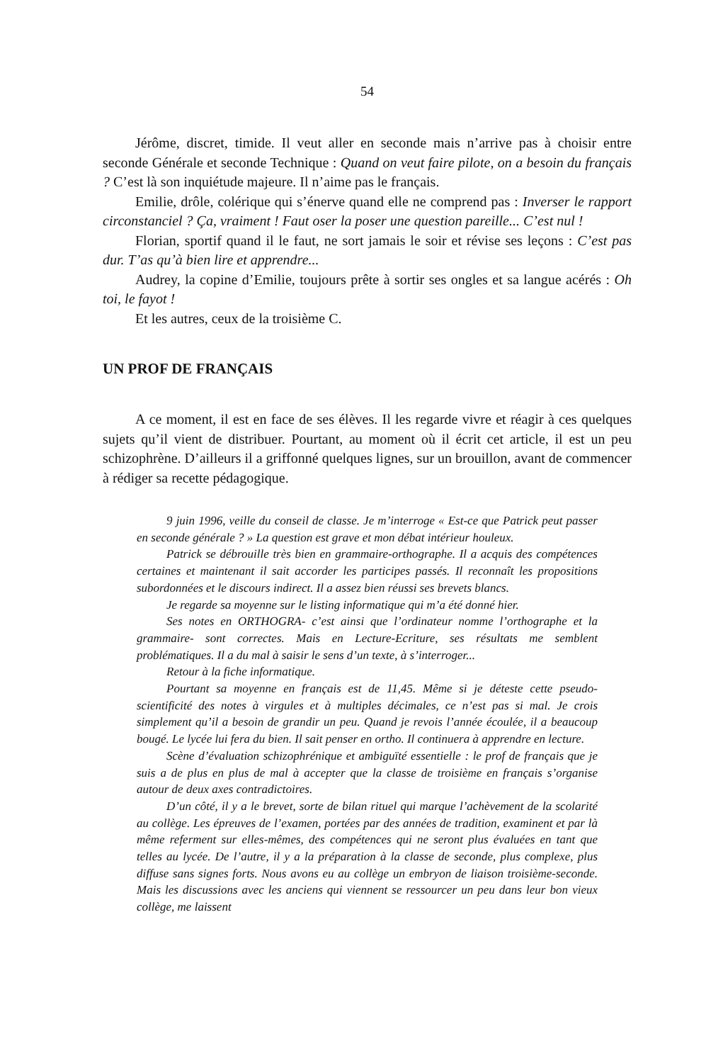54
Jérôme, discret, timide. Il veut aller en seconde mais n’arrive pas à choisir entre seconde Générale et seconde Technique : Quand on veut faire pilote, on a besoin du français ? C’est là son inquiétude majeure. Il n’aime pas le français.
Emilie, drôle, colérique qui s’énerve quand elle ne comprend pas : Inverser le rapport circonstanciel ? Ça, vraiment ! Faut oser la poser une question pareille... C’est nul !
Florian, sportif quand il le faut, ne sort jamais le soir et révise ses leçons : C’est pas dur. T’as qu’à bien lire et apprendre...
Audrey, la copine d’Emilie, toujours prête à sortir ses ongles et sa langue acérés : Oh toi, le fayot !
Et les autres, ceux de la troisième C.
UN PROF DE FRANÇAIS
A ce moment, il est en face de ses élèves. Il les regarde vivre et réagir à ces quelques sujets qu’il vient de distribuer. Pourtant, au moment où il écrit cet article, il est un peu schizophrène. D’ailleurs il a griffonné quelques lignes, sur un brouillon, avant de commencer à rédiger sa recette pédagogique.
9 juin 1996, veille du conseil de classe. Je m’interroge « Est-ce que Patrick peut passer en seconde générale ? » La question est grave et mon débat intérieur houleux.
Patrick se débrouille très bien en grammaire-orthographe. Il a acquis des compétences certaines et maintenant il sait accorder les participes passés. Il reconnaît les propositions subordonnées et le discours indirect. Il a assez bien réussi ses brevets blancs.
Je regarde sa moyenne sur le listing informatique qui m’a été donné hier.
Ses notes en ORTHOGRA- c’est ainsi que l’ordinateur nomme l’orthographe et la grammaire- sont correctes. Mais en Lecture-Ecriture, ses résultats me semblent problématiques. Il a du mal à saisir le sens d’un texte, à s’interroger...
Retour à la fiche informatique.
Pourtant sa moyenne en français est de 11,45. Même si je déteste cette pseudo-scientificité des notes à virgules et à multiples décimales, ce n’est pas si mal. Je crois simplement qu’il a besoin de grandir un peu. Quand je revois l’année écoulée, il a beaucoup bougé. Le lycée lui fera du bien. Il sait penser en ortho. Il continuera à apprendre en lecture.
Scène d’évaluation schizophrénique et ambiguïté essentielle : le prof de français que je suis a de plus en plus de mal à accepter que la classe de troisième en français s’organise autour de deux axes contradictoires.
D’un côté, il y a le brevet, sorte de bilan rituel qui marque l’achèvement de la scolarité au collège. Les épreuves de l’examen, portées par des années de tradition, examinent et par là même referment sur elles-mêmes, des compétences qui ne seront plus évaluées en tant que telles au lycée. De l’autre, il y a la préparation à la classe de seconde, plus complexe, plus diffuse sans signes forts. Nous avons eu au collège un embryon de liaison troisième-seconde. Mais les discussions avec les anciens qui viennent se ressourcer un peu dans leur bon vieux collège, me laissent